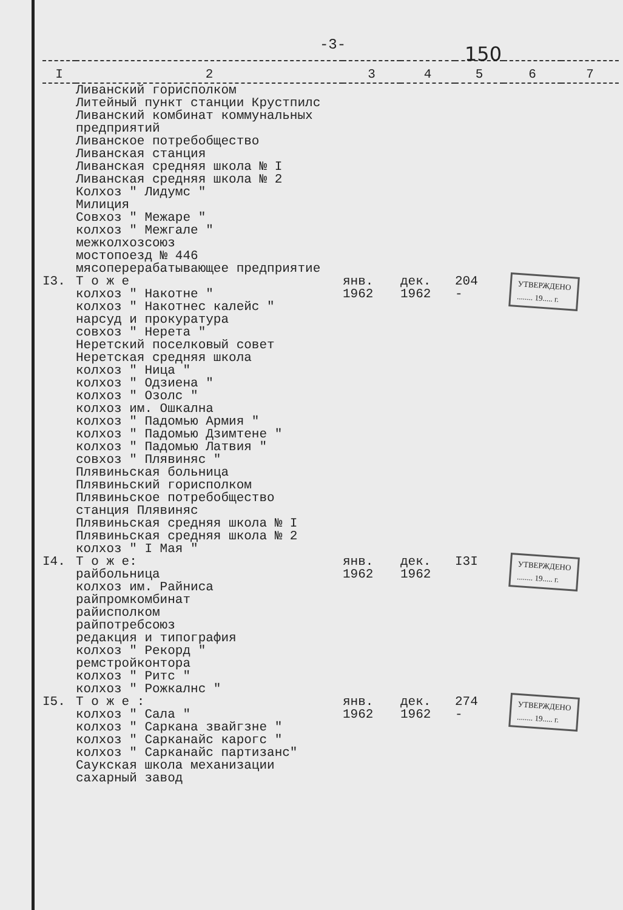-3-
150
| I | 2 | 3 | 4 | 5 | 6 | 7 |
| --- | --- | --- | --- | --- | --- | --- |
| | Ливанский горисполком Литейный пункт станции Крустпилс Ливанский комбинат коммунальных предприятий Ливанское потребобщество Ливанская станция Ливанская средняя школа № I Ливанская средняя школа № 2 Колхоз " Лидумс " Милиция Совхоз " Межаре " колхоз " Межгале " межколхозсоюз мостопоезд № 446 мясоперерабатывающее предприятие | | | | | |
| I3. | Т о ж е колхоз " Накотне " колхоз " Накотнес калейс " нарсуд и прокуратура совхоз " Нерета " Неретский поселковый совет Неретская средняя школа колхоз " Ница " колхоз " Одзиена " колхоз " Озолс " колхоз им. Ошкална колхоз " Падомью Армия " колхоз " Падомью Дзимтене " колхоз " Падомью Латвия " совхоз " Плявиняс " Плявиньская больница Плявиньский горисполком Плявиньское потребобщество станция Плявиняс Плявиньская средняя школа № I Плявиньская средняя школа № 2 колхоз " I Мая " | янв. 1962 | дек. 1962 | 204 - | УТВЕРЖДЕНО ........ 19..... г. | |
| I4. | Т о ж е: райбольница колхоз им. Райниса райпромкомбинат райисполком райпотребсоюз редакция и типография колхоз " Рекорд " ремстройконтора колхоз " Ритс " колхоз " Рожкалнс " | янв. 1962 | дек. 1962 | I3I | УТВЕРЖДЕНО ........ 19..... г. | |
| I5. | Т о ж е : колхоз " Сала " колхоз " Саркана звайгзне " колхоз " Сарканайс карогс " колхоз " Сарканайс партизанс" Саукская школа механизации сахарный завод | янв. 1962 | дек. 1962 | 274 - | УТВЕРЖДЕНО ........ 19..... г. | |